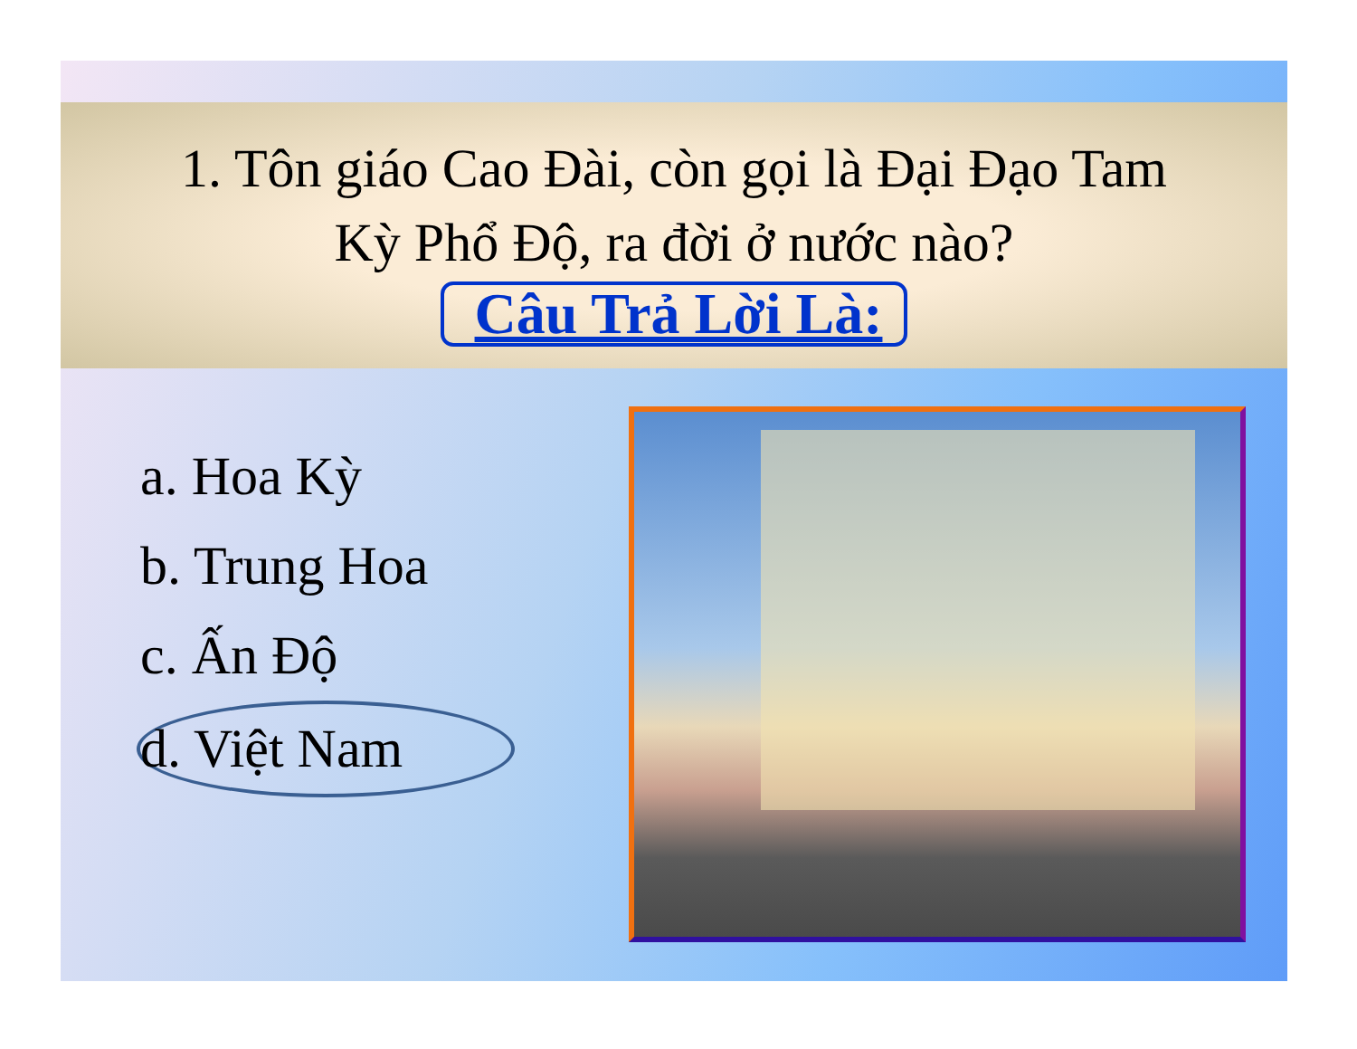1. Tôn giáo Cao Đài, còn gọi là Đại Đạo Tam
Kỳ Phổ Độ, ra đời ở nước nào?
Câu Trả Lời Là:
a. Hoa Kỳ
b. Trung Hoa
c. Ấn Độ
d. Việt Nam